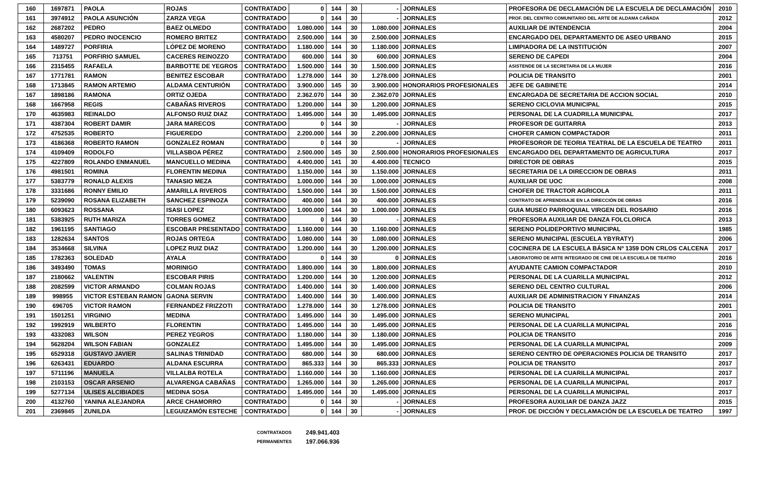| 160 | 1697871 | PAOLA | ROJAS | CONTRATADO | 0 | 144 | 30 | - | JORNALES | PROFESORA DE DECLAMACIÓN DE LA ESCUELA DE DECLAMACIÓN | 2010 |
| 161 | 3974912 | PAOLA ASUNCIÓN | ZARZA VEGA | CONTRATADO | 0 | 144 | 30 | - | JORNALES | PROF. DEL CENTRO COMUNITARIO DEL ARTE DE ALDAMA CAÑADA | 2012 |
| 162 | 2687202 | PEDRO | BAEZ OLMEDO | CONTRATADO | 1.080.000 | 144 | 30 | 1.080.000 | JORNALES | AUXILIAR DE INTENDENCIA | 2004 |
| 163 | 4580207 | PEDRO INOCENCIO | ROMERO BRITEZ | CONTRATADO | 2.500.000 | 144 | 30 | 2.500.000 | JORNALES | ENCARGADO DEL DEPARTAMENTO DE ASEO URBANO | 2015 |
| 164 | 1489727 | PORFIRIA | LÓPEZ DE MORENO | CONTRATADO | 1.180.000 | 144 | 30 | 1.180.000 | JORNALES | LIMPIADORA DE LA INSTITUCIÓN | 2007 |
| 165 | 713751 | PORFIRIO SAMUEL | CACERES REINOZZO | CONTRATADO | 600.000 | 144 | 30 | 600.000 | JORNALES | SERENO DE CAPEDI | 2004 |
| 166 | 2315455 | RAFAELA | BARBOTTE DE YEGROS | CONTRATADO | 1.500.000 | 144 | 30 | 1.500.000 | JORNALES | ASISTENDE DE LA SECRETARIA DE LA MUJER | 2016 |
| 167 | 1771781 | RAMON | BENITEZ ESCOBAR | CONTRATADO | 1.278.000 | 144 | 30 | 1.278.000 | JORNALES | POLICIA DE TRANSITO | 2001 |
| 168 | 1713845 | RAMON ARTEMIO | ALDAMA CENTURIÓN | CONTRATADO | 3.900.000 | 145 | 30 | 3.900.000 | HONORARIOS PROFESIONALES | JEFE DE GABINETE | 2014 |
| 167 | 1898186 | RAMONA | ORTIZ OJEDA | CONTRATADO | 2.362.070 | 144 | 30 | 2.362.070 | JORNALES | ENCARGADA DE SECRETARIA DE ACCION SOCIAL | 2010 |
| 168 | 1667958 | REGIS | CABAÑAS RIVEROS | CONTRATADO | 1.200.000 | 144 | 30 | 1.200.000 | JORNALES | SERENO CICLOVIA MUNICIPAL | 2015 |
| 170 | 4635983 | REINALDO | ALFONSO RUIZ DIAZ | CONTRATADO | 1.495.000 | 144 | 30 | 1.495.000 | JORNALES | PERSONAL DE LA CUADRILLA MUNICIPAL | 2017 |
| 171 | 4387304 | ROBERT DAMIR | JARA MARECOS | CONTRATADO | 0 | 144 | 30 | - | JORNALES | PROFESOR DE GUITARRA | 2013 |
| 172 | 4752535 | ROBERTO | FIGUEREDO | CONTRATADO | 2.200.000 | 144 | 30 | 2.200.000 | JORNALES | CHOFER CAMION COMPACTADOR | 2011 |
| 173 | 4186368 | ROBERTO RAMON | GONZALEZ ROMAN | CONTRATADO | 0 | 144 | 30 | - | JORNALES | PROFESOROR DE TEORIA TEATRAL DE LA ESCUELA DE TEATRO | 2011 |
| 174 | 4109409 | RODOLFO | VILLASBOA PÉREZ | CONTRATADO | 2.500.000 | 145 | 30 | 2.500.000 | HONORARIOS PROFESIONALES | ENCARGADO DEL DEPARTAMENTO DE AGRICULTURA | 2017 |
| 175 | 4227809 | ROLANDO ENMANUEL | MANCUELLO MEDINA | CONTRATADO | 4.400.000 | 141 | 30 | 4.400.000 | TECNICO | DIRECTOR DE OBRAS | 2015 |
| 176 | 4981501 | ROMINA | FLORENTIN MEDINA | CONTRATADO | 1.150.000 | 144 | 30 | 1.150.000 | JORNALES | SECRETARIA DE LA DIRECCION DE OBRAS | 2011 |
| 177 | 5383779 | RONALD ALEXIS | TANASIO MEZA | CONTRATADO | 1.000.000 | 144 | 30 | 1.000.000 | JORNALES | AUXILIAR DE UOC | 2008 |
| 178 | 3331686 | RONNY EMILIO | AMARILLA RIVEROS | CONTRATADO | 1.500.000 | 144 | 30 | 1.500.000 | JORNALES | CHOFER DE TRACTOR AGRICOLA | 2011 |
| 179 | 5239090 | ROSANA ELIZABETH | SANCHEZ ESPINOZA | CONTRATADO | 400.000 | 144 | 30 | 400.000 | JORNALES | CONTRATO DE APRENDISAJE EN LA DIRECCIÓN DE OBRAS | 2016 |
| 180 | 6093623 | ROSSANA | ISASI LOPEZ | CONTRATADO | 1.000.000 | 144 | 30 | 1.000.000 | JORNALES | GUIA MUSEO PARROQUIAL VIRGEN DEL ROSARIO | 2016 |
| 181 | 5383925 | RUTH MARIZA | TORRES GOMEZ | CONTRATADO | 0 | 144 | 30 | - | JORNALES | PROFESORA AUXILIAR DE DANZA FOLCLORICA | 2013 |
| 182 | 1961195 | SANTIAGO | ESCOBAR PRESENTADO | CONTRATADO | 1.160.000 | 144 | 30 | 1.160.000 | JORNALES | SERENO POLIDEPORTIVO MUNICIPAL | 1985 |
| 183 | 1282634 | SANTOS | ROJAS ORTEGA | CONTRATADO | 1.080.000 | 144 | 30 | 1.080.000 | JORNALES | SERENO MUNICIPAL (ESCUELA YBYRATY) | 2006 |
| 184 | 3534668 | SILVINA | LOPEZ RUIZ DIAZ | CONTRATADO | 1.200.000 | 144 | 30 | 1.200.000 | JORNALES | COCINERA DE LA ESCUELA BÁSICA Nº 1359 DON CRLOS CALCENA | 2017 |
| 185 | 1782363 | SOLEDAD | AYALA | CONTRATADO | 0 | 144 | 30 | 0 | JORNALES | LABORATORIO DE ARTE INTEGRADO DE CINE DE LA ESCUELA DE TEATRO | 2016 |
| 186 | 3493490 | TOMAS | MORINIGO | CONTRATADO | 1.800.000 | 144 | 30 | 1.800.000 | JORNALES | AYUDANTE CAMION COMPACTADOR | 2010 |
| 187 | 2180662 | VALENTIN | ESCOBAR PIRIS | CONTRATADO | 1.200.000 | 144 | 30 | 1.200.000 | JORNALES | PERSONAL DE LA CUARILLA MUNICIPAL | 2012 |
| 188 | 2082599 | VICTOR ARMANDO | COLMAN ROJAS | CONTRATADO | 1.400.000 | 144 | 30 | 1.400.000 | JORNALES | SERENO DEL CENTRO CULTURAL | 2006 |
| 189 | 998955 | VICTOR ESTEBAN RAMON | GAONA SERVIN | CONTRATADO | 1.400.000 | 144 | 30 | 1.400.000 | JORNALES | AUXILIAR DE ADMINISTRACION Y FINANZAS | 2014 |
| 190 | 696705 | VICTOR RAMON | FERNANDEZ FRIZZOTI | CONTRATADO | 1.278.000 | 144 | 30 | 1.278.000 | JORNALES | POLICIA DE TRANSITO | 2001 |
| 191 | 1501251 | VIRGINIO | MEDINA | CONTRATADO | 1.495.000 | 144 | 30 | 1.495.000 | JORNALES | SERENO MUNICIPAL | 2001 |
| 192 | 1992919 | WILBERTO | FLORENTIN | CONTRATADO | 1.495.000 | 144 | 30 | 1.495.000 | JORNALES | PERSONAL DE LA CUARILLA MUNICIPAL | 2016 |
| 193 | 4332083 | WILSON | PEREZ YEGROS | CONTRATADO | 1.180.000 | 144 | 30 | 1.180.000 | JORNALES | POLICIA DE TRANSITO | 2016 |
| 194 | 5628204 | WILSON FABIAN | GONZALEZ | CONTRATADO | 1.495.000 | 144 | 30 | 1.495.000 | JORNALES | PERSONAL DE LA CUARILLA MUNICIPAL | 2009 |
| 195 | 6529318 | GUSTAVO JAVIER | SALINAS TRINIDAD | CONTRATADO | 680.000 | 144 | 30 | 680.000 | JORNALES | SERENO CENTRO DE OPERACIONES POLICIA DE TRANSITO | 2017 |
| 196 | 6263431 | EDUARDO | ALDANA ESCURRA | CONTRATADO | 865.333 | 144 | 30 | 865.333 | JORNALES | POLICIA DE TRANSITO | 2017 |
| 197 | 5711196 | MANUELA | VILLALBA ROTELA | CONTRATADO | 1.160.000 | 144 | 30 | 1.160.000 | JORNALES | PERSONAL DE LA CUARILLA MUNICIPAL | 2017 |
| 198 | 2103153 | OSCAR ARSENIO | ALVARENGA CABAÑAS | CONTRATADO | 1.265.000 | 144 | 30 | 1.265.000 | JORNALES | PERSONAL DE LA CUARILLA MUNICIPAL | 2017 |
| 199 | 5277134 | ULISES ALCIBIADES | MEDINA SOSA | CONTRATADO | 1.495.000 | 144 | 30 | 1.495.000 | JORNALES | PERSONAL DE LA CUARILLA MUNICIPAL | 2017 |
| 200 | 4132760 | YANINA ALEJANDRA | ARCE CHAMORRO | CONTRATADO | 0 | 144 | 30 | - | JORNALES | PROFESORA AUXILIAR DE DANZA JAZZ | 2015 |
| 201 | 2369845 | ZUNILDA | LEGUIZAMÓN ESTECHE | CONTRATADO | 0 | 144 | 30 | - | JORNALES | PROF. DE DICCIÓN Y DECLAMACIÓN DE LA ESCUELA DE TEATRO | 1997 |
| CONTRATADOS | 249.941.403 |
| PERMANENTES | 197.066.936 |